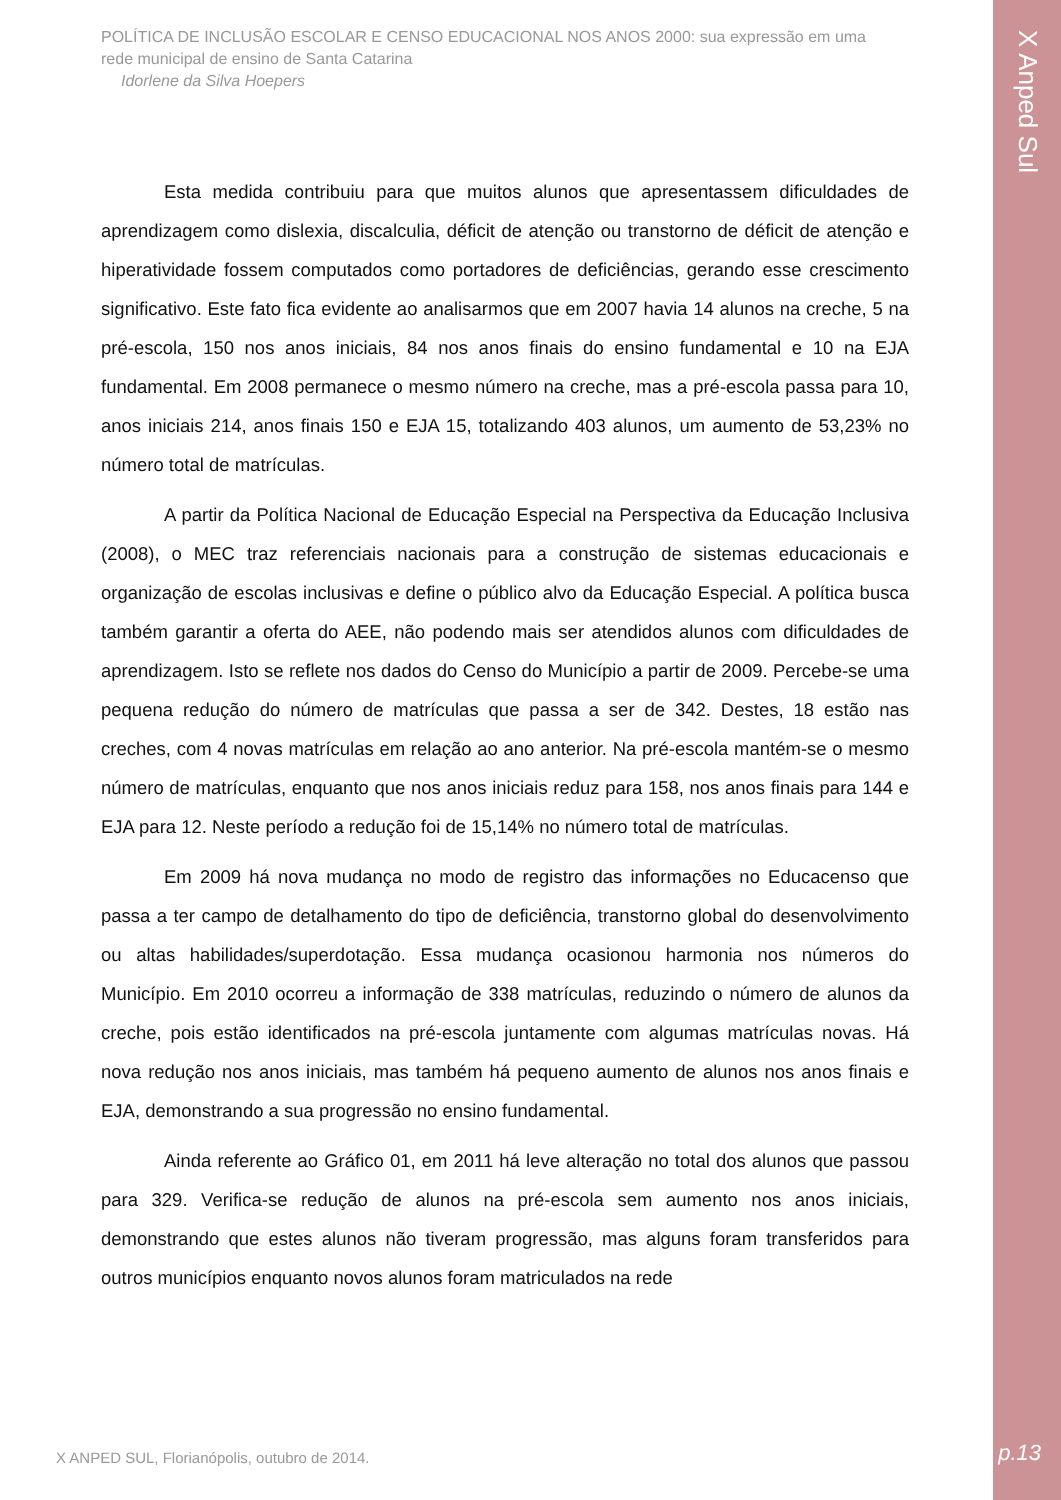X Anped Sul
POLÍTICA DE INCLUSÃO ESCOLAR E CENSO EDUCACIONAL NOS ANOS 2000: sua expressão em uma rede municipal de ensino de Santa Catarina
Idorlene da Silva Hoepers
Esta medida contribuiu para que muitos alunos que apresentassem dificuldades de aprendizagem como dislexia, discalculia, déficit de atenção ou transtorno de déficit de atenção e hiperatividade fossem computados como portadores de deficiências, gerando esse crescimento significativo. Este fato fica evidente ao analisarmos que em 2007 havia 14 alunos na creche, 5 na pré-escola, 150 nos anos iniciais, 84 nos anos finais do ensino fundamental e 10 na EJA fundamental. Em 2008 permanece o mesmo número na creche, mas a pré-escola passa para 10, anos iniciais 214, anos finais 150 e EJA 15, totalizando 403 alunos, um aumento de 53,23% no número total de matrículas.
A partir da Política Nacional de Educação Especial na Perspectiva da Educação Inclusiva (2008), o MEC traz referenciais nacionais para a construção de sistemas educacionais e organização de escolas inclusivas e define o público alvo da Educação Especial. A política busca também garantir a oferta do AEE, não podendo mais ser atendidos alunos com dificuldades de aprendizagem. Isto se reflete nos dados do Censo do Município a partir de 2009. Percebe-se uma pequena redução do número de matrículas que passa a ser de 342. Destes, 18 estão nas creches, com 4 novas matrículas em relação ao ano anterior. Na pré-escola mantém-se o mesmo número de matrículas, enquanto que nos anos iniciais reduz para 158, nos anos finais para 144 e EJA para 12. Neste período a redução foi de 15,14% no número total de matrículas.
Em 2009 há nova mudança no modo de registro das informações no Educacenso que passa a ter campo de detalhamento do tipo de deficiência, transtorno global do desenvolvimento ou altas habilidades/superdotação. Essa mudança ocasionou harmonia nos números do Município. Em 2010 ocorreu a informação de 338 matrículas, reduzindo o número de alunos da creche, pois estão identificados na pré-escola juntamente com algumas matrículas novas. Há nova redução nos anos iniciais, mas também há pequeno aumento de alunos nos anos finais e EJA, demonstrando a sua progressão no ensino fundamental.
Ainda referente ao Gráfico 01, em 2011 há leve alteração no total dos alunos que passou para 329. Verifica-se redução de alunos na pré-escola sem aumento nos anos iniciais, demonstrando que estes alunos não tiveram progressão, mas alguns foram transferidos para outros municípios enquanto novos alunos foram matriculados na rede
X ANPED SUL, Florianópolis, outubro de 2014.
p.13